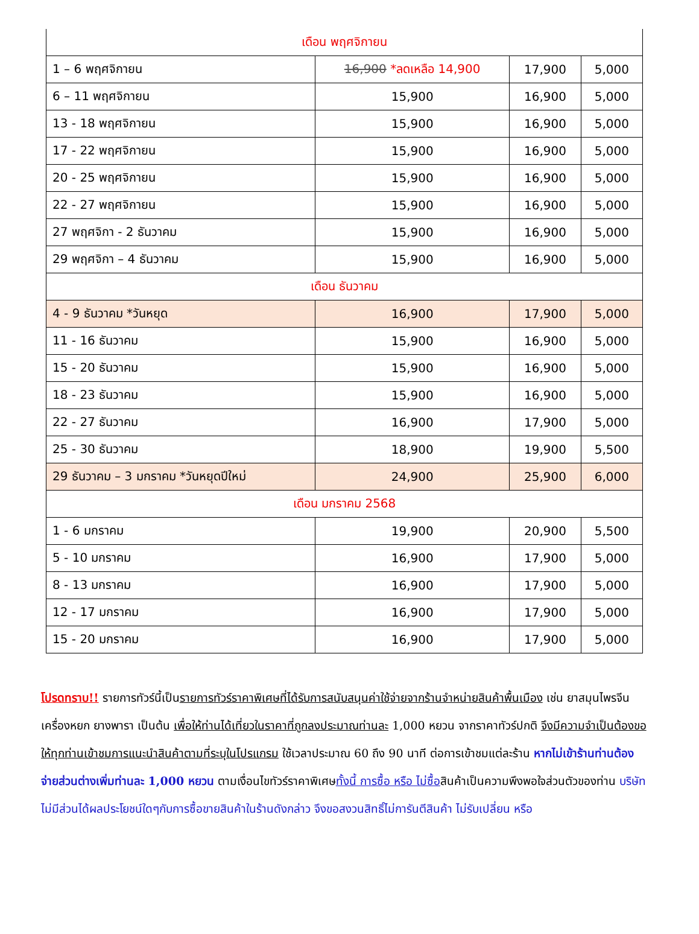| เดือน พฤศจิกายน | | | |
| 1 – 6 พฤศจิกายน | 16,900 *ลดเหลือ 14,900 | 17,900 | 5,000 |
| 6 – 11 พฤศจิกายน | 15,900 | 16,900 | 5,000 |
| 13 - 18 พฤศจิกายน | 15,900 | 16,900 | 5,000 |
| 17 - 22 พฤศจิกายน | 15,900 | 16,900 | 5,000 |
| 20 - 25 พฤศจิกายน | 15,900 | 16,900 | 5,000 |
| 22 - 27 พฤศจิกายน | 15,900 | 16,900 | 5,000 |
| 27 พฤศจิกา - 2 ธันวาคม | 15,900 | 16,900 | 5,000 |
| 29 พฤศจิกา – 4 ธันวาคม | 15,900 | 16,900 | 5,000 |
| เดือน ธันวาคม | | | |
| 4 - 9 ธันวาคม *วันหยุด | 16,900 | 17,900 | 5,000 |
| 11 - 16 ธันวาคม | 15,900 | 16,900 | 5,000 |
| 15 - 20 ธันวาคม | 15,900 | 16,900 | 5,000 |
| 18 - 23 ธันวาคม | 15,900 | 16,900 | 5,000 |
| 22 - 27 ธันวาคม | 16,900 | 17,900 | 5,000 |
| 25 - 30 ธันวาคม | 18,900 | 19,900 | 5,500 |
| 29 ธันวาคม – 3 มกราคม *วันหยุดปีใหม่ | 24,900 | 25,900 | 6,000 |
| เดือน มกราคม 2568 | | | |
| 1 - 6 มกราคม | 19,900 | 20,900 | 5,500 |
| 5 - 10 มกราคม | 16,900 | 17,900 | 5,000 |
| 8 - 13 มกราคม | 16,900 | 17,900 | 5,000 |
| 12 - 17 มกราคม | 16,900 | 17,900 | 5,000 |
| 15 - 20 มกราคม | 16,900 | 17,900 | 5,000 |
โปรดทราบ!! รายการทัวร์นี้เป็นรายการทัวร์ราคาพิเศษที่ได้รับการสนับสนุนค่าใช้จ่ายจากร้านจำหน่ายสินค้าพื้นเมือง เช่น ยาสมุนไพรจีน เครื่องหยก ยางพารา เป็นต้น เพื่อให้ท่านได้เที่ยวในราคาที่ถูกลงประมาณท่านละ 1,000 หยวน จากราคาทัวร์ปกติ จึงมีความจำเป็นต้องขอให้ทุกท่านเข้าชมการแนะนำสินค้าตามที่ระบุในโปรแกรม ใช้เวลาประมาณ 60 ถึง 90 นาที ต่อการเข้าชมแต่ละร้าน หากไม่เข้าร้านท่านต้องจ่ายส่วนต่างเพิ่มท่านละ 1,000 หยวน ตามเงื่อนไขทัวร์ราคาพิเศษทั้งนี้ การซื้อ หรือ ไม่ซื้อสินค้าเป็นความพึงพอใจส่วนตัวของท่าน บริษัท ไม่มีส่วนได้ผลประโยชน์ใดๆกับการซื้อขายสินค้าในร้านดังกล่าว จึงขอสงวนสิทธิ์ไม่การันตีสินค้า ไม่รับเปลี่ยน หรือ